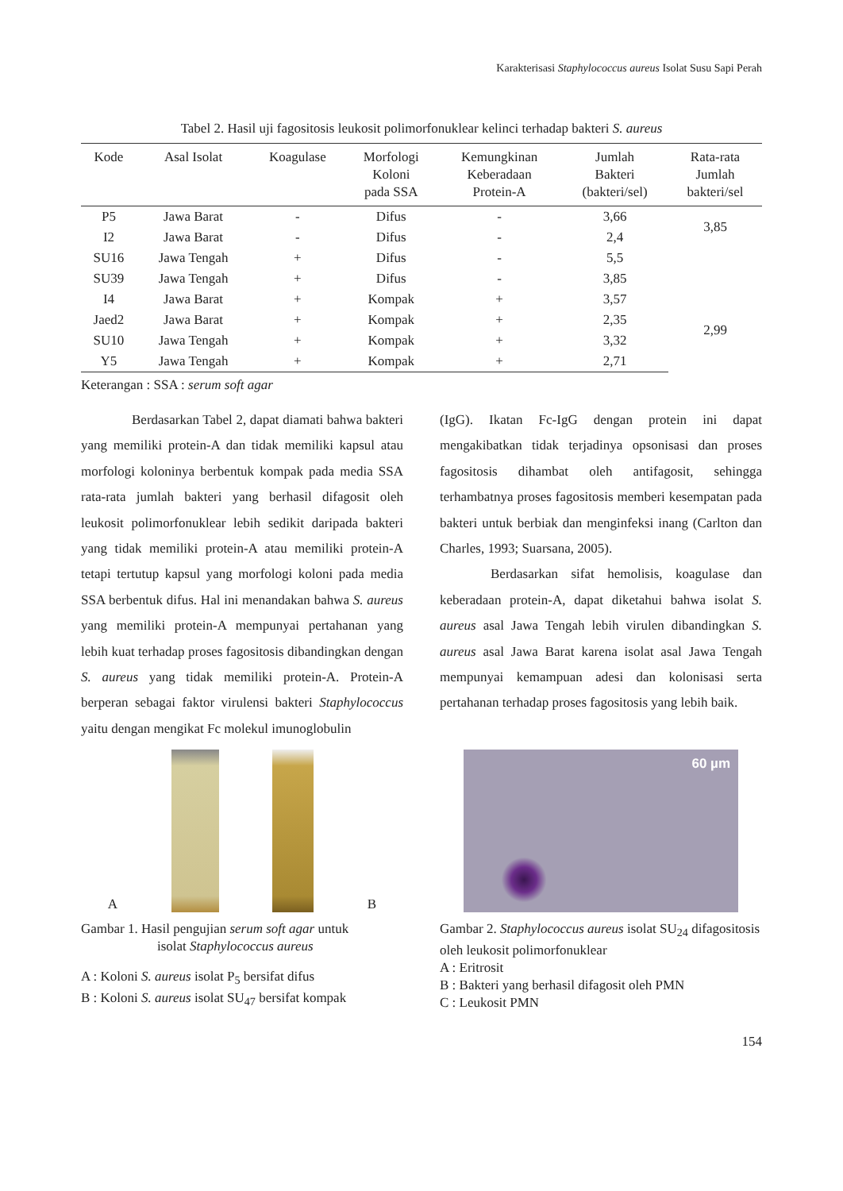Karakterisasi Staphylococcus aureus Isolat Susu Sapi Perah
Tabel 2. Hasil uji fagositosis leukosit polimorfonuklear kelinci terhadap bakteri S. aureus
| Kode | Asal Isolat | Koagulase | Morfologi Koloni pada SSA | Kemungkinan Keberadaan Protein-A | Jumlah Bakteri (bakteri/sel) | Rata-rata Jumlah bakteri/sel |
| --- | --- | --- | --- | --- | --- | --- |
| P5 | Jawa Barat | - | Difus | - | 3,66 | 3,85 |
| I2 | Jawa Barat | - | Difus | - | 2,4 | |
| SU16 | Jawa Tengah | + | Difus | - | 5,5 | |
| SU39 | Jawa Tengah | + | Difus | - | 3,85 | |
| I4 | Jawa Barat | + | Kompak | + | 3,57 | 2,99 |
| Jaed2 | Jawa Barat | + | Kompak | + | 2,35 | |
| SU10 | Jawa Tengah | + | Kompak | + | 3,32 | |
| Y5 | Jawa Tengah | + | Kompak | + | 2,71 | |
Keterangan : SSA : serum soft agar
Berdasarkan Tabel 2, dapat diamati bahwa bakteri yang memiliki protein-A dan tidak memiliki kapsul atau morfologi koloninya berbentuk kompak pada media SSA rata-rata jumlah bakteri yang berhasil difagosit oleh leukosit polimorfonuklear lebih sedikit daripada bakteri yang tidak memiliki protein-A atau memiliki protein-A tetapi tertutup kapsul yang morfologi koloni pada media SSA berbentuk difus. Hal ini menandakan bahwa S. aureus yang memiliki protein-A mempunyai pertahanan yang lebih kuat terhadap proses fagositosis dibandingkan dengan S. aureus yang tidak memiliki protein-A. Protein-A berperan sebagai faktor virulensi bakteri Staphylococcus yaitu dengan mengikat Fc molekul imunoglobulin
(IgG). Ikatan Fc-IgG dengan protein ini dapat mengakibatkan tidak terjadinya opsonisasi dan proses fagositosis dihambat oleh antifagosit, sehingga terhambatnya proses fagositosis memberi kesempatan pada bakteri untuk berbiak dan menginfeksi inang (Carlton dan Charles, 1993; Suarsana, 2005).
Berdasarkan sifat hemolisis, koagulase dan keberadaan protein-A, dapat diketahui bahwa isolat S. aureus asal Jawa Tengah lebih virulen dibandingkan S. aureus asal Jawa Barat karena isolat asal Jawa Tengah mempunyai kemampuan adesi dan kolonisasi serta pertahanan terhadap proses fagositosis yang lebih baik.
A
B
Gambar 1. Hasil pengujian serum soft agar untuk
isolat Staphylococcus aureus
A : Koloni S. aureus isolat P<sub>5</sub> bersifat difus
B : Koloni S. aureus isolat SU<sub>47</sub> bersifat kompak
60 µm
Gambar 2. Staphylococcus aureus isolat SU<sub>24</sub> difagositosis oleh leukosit polimorfonuklear
A : Eritrosit
B : Bakteri yang berhasil difagosit oleh PMN
C : Leukosit PMN
154